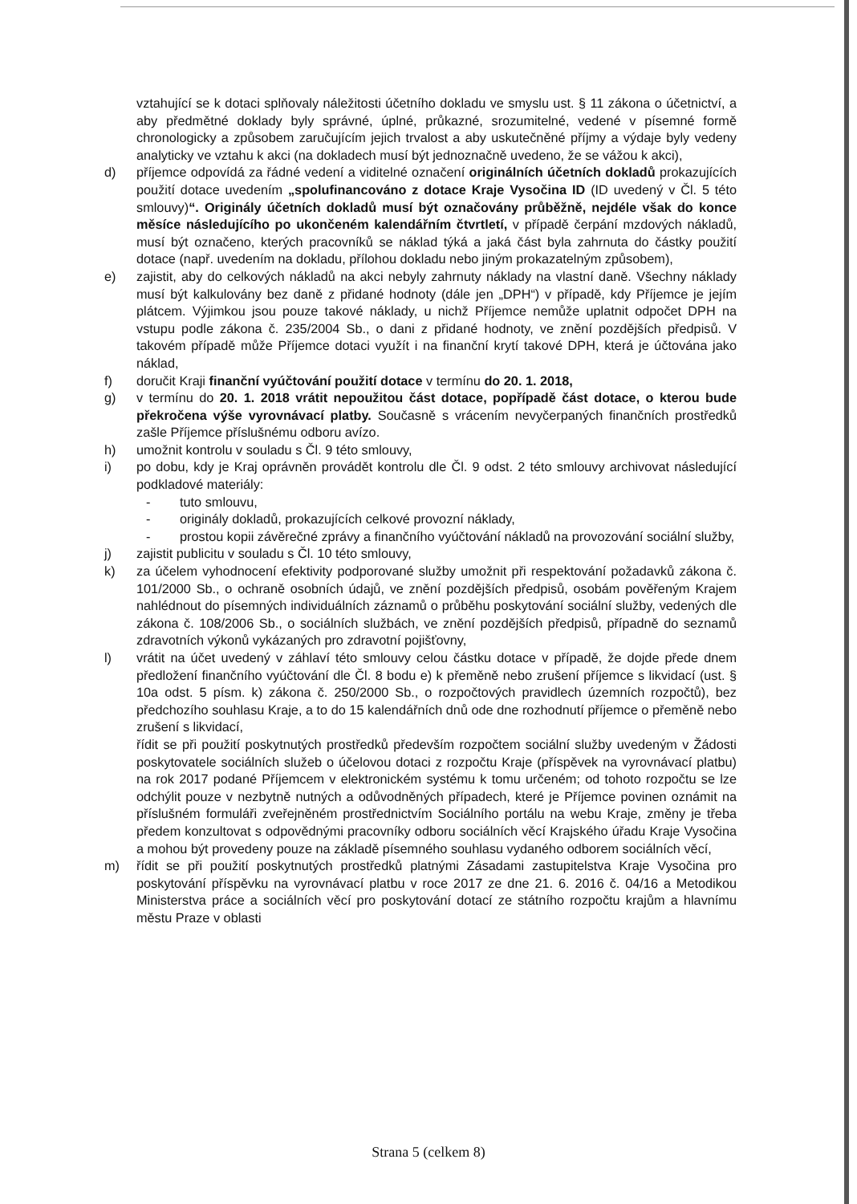vztahující se k dotaci splňovaly náležitosti účetního dokladu ve smyslu ust. § 11 zákona o účetnictví, a aby předmětné doklady byly správné, úplné, průkazné, srozumitelné, vedené v písemné formě chronologicky a způsobem zaručujícím jejich trvalost a aby uskutečněné příjmy a výdaje byly vedeny analyticky ve vztahu k akci (na dokladech musí být jednoznačně uvedeno, že se vážou k akci),
d) příjemce odpovídá za řádné vedení a viditelné označení originálních účetních dokladů prokazujících použití dotace uvedením „spolufinancováno z dotace Kraje Vysočina ID (ID uvedený v Čl. 5 této smlouvy)“. Originály účetních dokladů musí být označovány průběžně, nejdéle však do konce měsíce následujícího po ukončeném kalendářním čtvrtletí, v případě čerpání mzdových nákladů, musí být označeno, kterých pracovníků se náklad týká a jaká část byla zahrnuta do částky použití dotace (např. uvedením na dokladu, přílohou dokladu nebo jiným prokazatelným způsobem),
e) zajistit, aby do celkových nákladů na akci nebyly zahrnuty náklady na vlastní daně. Všechny náklady musí být kalkulovány bez daně z přidané hodnoty (dále jen „DPH“) v případě, kdy Příjemce je jejím plátcem. Výjimkou jsou pouze takové náklady, u nichž Příjemce nemůže uplatnit odpočet DPH na vstupu podle zákona č. 235/2004 Sb., o dani z přidané hodnoty, ve znění pozdějších předpisů. V takovém případě může Příjemce dotaci využít i na finanční krytí takové DPH, která je účtována jako náklad,
f) doručit Kraji finanční vyúčtování použití dotace v termínu do 20. 1. 2018,
g) v termínu do 20. 1. 2018 vrátit nepoužitou část dotace, popřípadě část dotace, o kterou bude překročena výše vyrovnávací platby. Současně s vrácením nevyčerpaných finančních prostředků zašle Příjemce příslušnému odboru avízo.
h) umožnit kontrolu v souladu s Čl. 9 této smlouvy,
i) po dobu, kdy je Kraj oprávněn provádět kontrolu dle Čl. 9 odst. 2 této smlouvy archivovat následující podkladové materiály:
- tuto smlouvu,
- originály dokladů, prokazujících celkové provozní náklady,
- prostou kopii závěrečné zprávy a finančního vyúčtování nákladů na provozování sociální služby,
j) zajistit publicitu v souladu s Čl. 10 této smlouvy,
k) za účelem vyhodnocení efektivity podporované služby umožnit při respektování požadavků zákona č. 101/2000 Sb., o ochraně osobních údajů, ve znění pozdějších předpisů, osobám pověřeným Krajem nahlédnout do písemných individuálních záznamů o průběhu poskytování sociální služby, vedených dle zákona č. 108/2006 Sb., o sociálních službách, ve znění pozdějších předpisů, případně do seznamů zdravotních výkonů vykázaných pro zdravotní pojišťovny,
l) vrátit na účet uvedený v záhlaví této smlouvy celou částku dotace v případě, že dojde přede dnem předložení finančního vyúčtování dle Čl. 8 bodu e) k přeměně nebo zrušení příjemce s likvidací (ust. § 10a odst. 5 písm. k) zákona č. 250/2000 Sb., o rozpočtových pravidlech územních rozpočtů), bez předchozího souhlasu Kraje, a to do 15 kalendářních dnů ode dne rozhodnutí příjemce o přeměně nebo zrušení s likvidací,
řídit se při použití poskytnutých prostředků především rozpočtem sociální služby uvedeným v Žádosti poskytovatele sociálních služeb o účelovou dotaci z rozpočtu Kraje (příspěvek na vyrovnávací platbu) na rok 2017 podané Příjemcem v elektronickém systému k tomu určeném; od tohoto rozpočtu se lze odchýlit pouze v nezbytně nutných a odůvodněných případech, které je Příjemce povinen oznámit na příslušném formuláři zveřejněném prostřednictvím Sociálního portálu na webu Kraje, změny je třeba předem konzultovat s odpovědnými pracovníky odboru sociálních věcí Krajského úřadu Kraje Vysočina a mohou být provedeny pouze na základě písemného souhlasu vydaného odborem sociálních věcí,
m) řídit se při použití poskytnutých prostředků platnými Zásadami zastupitelstva Kraje Vysočina pro poskytování příspěvku na vyrovnávací platbu v roce 2017 ze dne 21. 6. 2016 č. 04/16 a Metodikou Ministerstva práce a sociálních věcí pro poskytování dotací ze státního rozpočtu krajům a hlavnímu městu Praze v oblasti
Strana 5 (celkem 8)